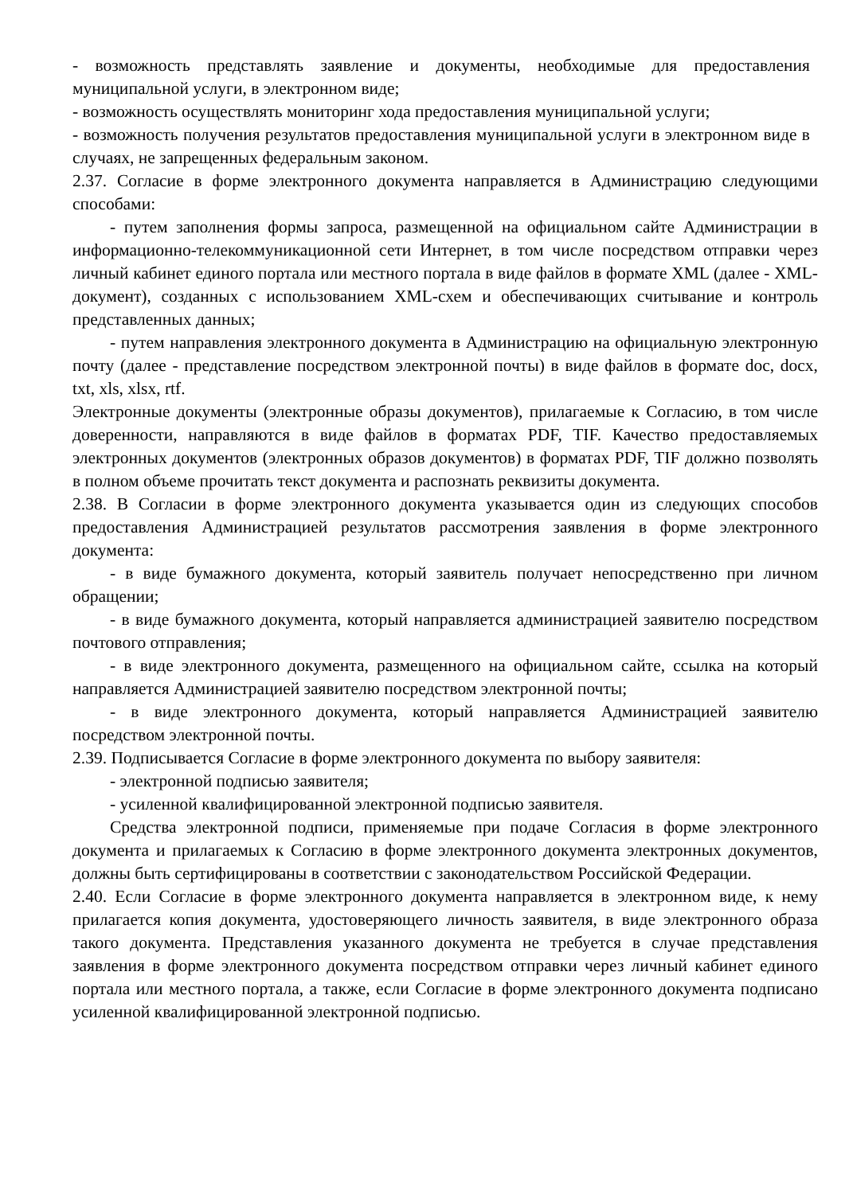- возможность представлять заявление и документы, необходимые для предоставления муниципальной услуги, в электронном виде;
- возможность осуществлять мониторинг хода предоставления муниципальной услуги;
- возможность получения результатов предоставления муниципальной услуги в электронном виде в случаях, не запрещенных федеральным законом.
2.37. Согласие в форме электронного документа направляется в Администрацию следующими способами:
- путем заполнения формы запроса, размещенной на официальном сайте Администрации в информационно-телекоммуникационной сети Интернет, в том числе посредством отправки через личный кабинет единого портала или местного портала в виде файлов в формате XML (далее - XML-документ), созданных с использованием XML-схем и обеспечивающих считывание и контроль представленных данных;
- путем направления электронного документа в Администрацию на официальную электронную почту (далее - представление посредством электронной почты) в виде файлов в формате doc, docx, txt, xls, xlsx, rtf.
Электронные документы (электронные образы документов), прилагаемые к Согласию, в том числе доверенности, направляются в виде файлов в форматах PDF, TIF. Качество предоставляемых электронных документов (электронных образов документов) в форматах PDF, TIF должно позволять в полном объеме прочитать текст документа и распознать реквизиты документа.
2.38. В Согласии в форме электронного документа указывается один из следующих способов предоставления Администрацией результатов рассмотрения заявления в форме электронного документа:
- в виде бумажного документа, который заявитель получает непосредственно при личном обращении;
- в виде бумажного документа, который направляется администрацией заявителю посредством почтового отправления;
- в виде электронного документа, размещенного на официальном сайте, ссылка на который направляется Администрацией заявителю посредством электронной почты;
- в виде электронного документа, который направляется Администрацией заявителю посредством электронной почты.
2.39. Подписывается Согласие в форме электронного документа по выбору заявителя:
- электронной подписью заявителя;
- усиленной квалифицированной электронной подписью заявителя.
Средства электронной подписи, применяемые при подаче Согласия в форме электронного документа и прилагаемых к Согласию в форме электронного документа электронных документов, должны быть сертифицированы в соответствии с законодательством Российской Федерации.
2.40. Если Согласие в форме электронного документа направляется в электронном виде, к нему прилагается копия документа, удостоверяющего личность заявителя, в виде электронного образа такого документа. Представления указанного документа не требуется в случае представления заявления в форме электронного документа посредством отправки через личный кабинет единого портала или местного портала, а также, если Согласие в форме электронного документа подписано усиленной квалифицированной электронной подписью.